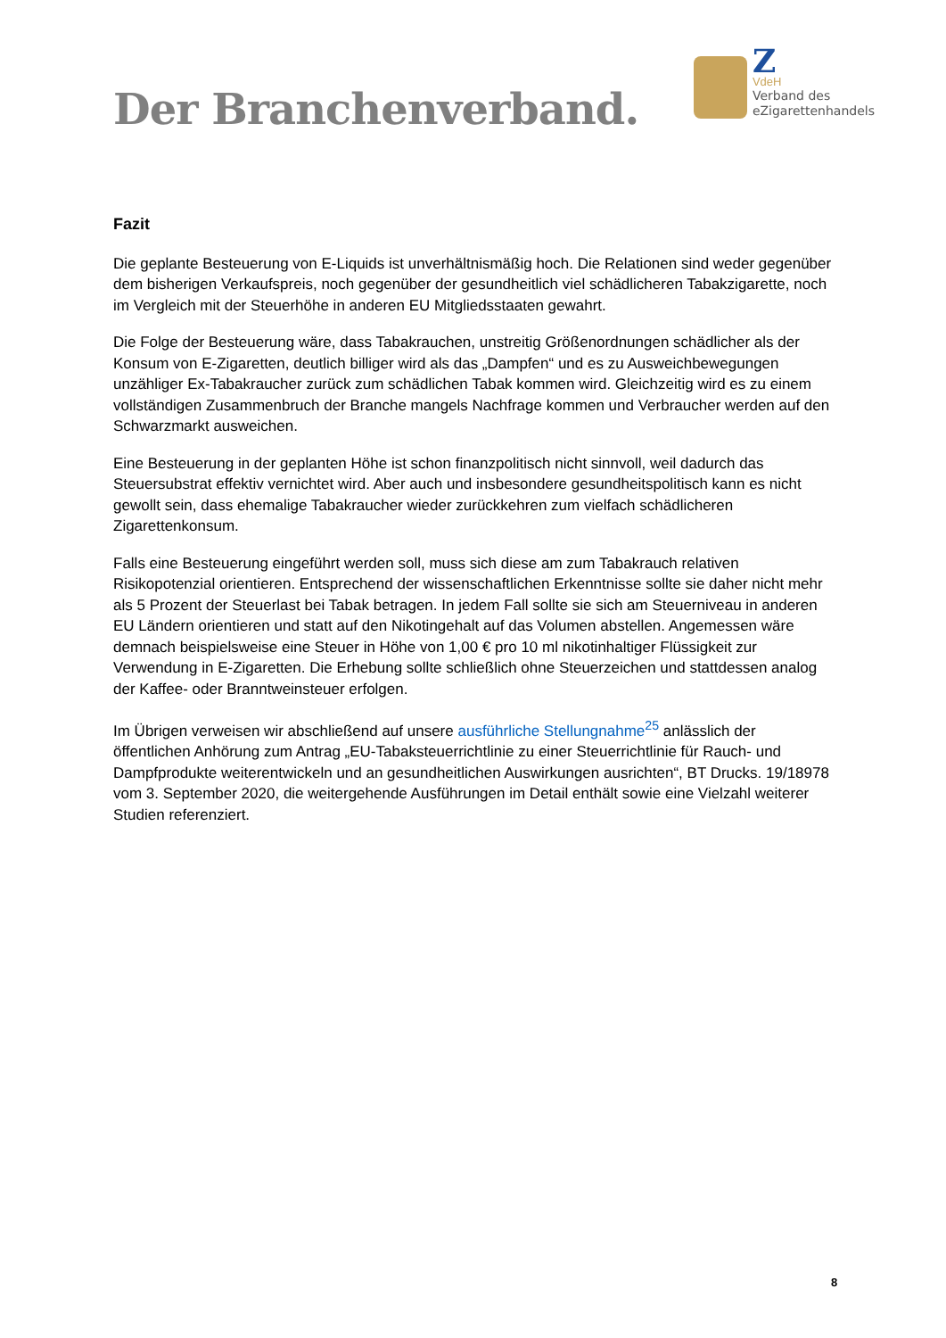Der Branchenverband.
Z
VdeH
Verband des
eZigarettenhandels
Fazit
Die geplante Besteuerung von E-Liquids ist unverhältnismäßig hoch. Die Relationen sind weder gegenüber dem bisherigen Verkaufspreis, noch gegenüber der gesundheitlich viel schädlicheren Tabakzigarette, noch im Vergleich mit der Steuerhöhe in anderen EU Mitgliedsstaaten gewahrt.
Die Folge der Besteuerung wäre, dass Tabakrauchen, unstreitig Größenordnungen schädlicher als der Konsum von E-Zigaretten, deutlich billiger wird als das „Dampfen“ und es zu Ausweichbewegungen unzähliger Ex-Tabakraucher zurück zum schädlichen Tabak kommen wird. Gleichzeitig wird es zu einem vollständigen Zusammenbruch der Branche mangels Nachfrage kommen und Verbraucher werden auf den Schwarzmarkt ausweichen.
Eine Besteuerung in der geplanten Höhe ist schon finanzpolitisch nicht sinnvoll, weil dadurch das Steuersubstrat effektiv vernichtet wird. Aber auch und insbesondere gesundheitspolitisch kann es nicht gewollt sein, dass ehemalige Tabakraucher wieder zurückkehren zum vielfach schädlicheren Zigarettenkonsum.
Falls eine Besteuerung eingeführt werden soll, muss sich diese am zum Tabakrauch relativen Risikopotenzial orientieren. Entsprechend der wissenschaftlichen Erkenntnisse sollte sie daher nicht mehr als 5 Prozent der Steuerlast bei Tabak betragen. In jedem Fall sollte sie sich am Steuerniveau in anderen EU Ländern orientieren und statt auf den Nikotingehalt auf das Volumen abstellen. Angemessen wäre demnach beispielsweise eine Steuer in Höhe von 1,00 € pro 10 ml nikotinhaltiger Flüssigkeit zur Verwendung in E-Zigaretten. Die Erhebung sollte schließlich ohne Steuerzeichen und stattdessen analog der Kaffee- oder Branntweinsteuer erfolgen.
Im Übrigen verweisen wir abschließend auf unsere ausführliche Stellungnahme<sup>25</sup> anlässlich der öffentlichen Anhörung zum Antrag „EU-Tabaksteuerrichtlinie zu einer Steuerrichtlinie für Rauch- und Dampfprodukte weiterentwickeln und an gesundheitlichen Auswirkungen ausrichten“, BT Drucks. 19/18978 vom 3. September 2020, die weitergehende Ausführungen im Detail enthält sowie eine Vielzahl weiterer Studien referenziert.
8